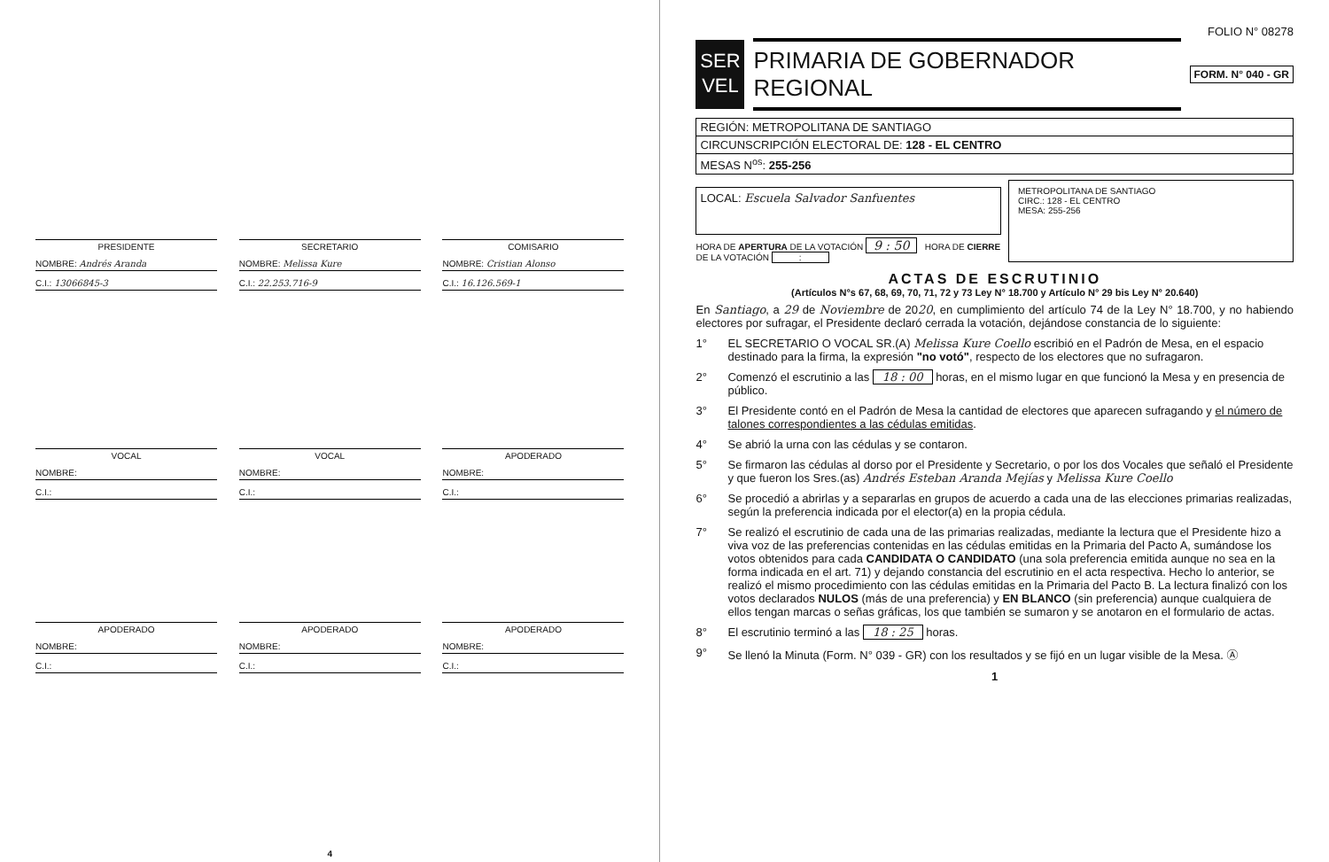PRESIDENTE
NOMBRE: Andrés Aranda
C.I.: 13066845-3
SECRETARIO
NOMBRE: Melissa Kure
C.I.: 22.253.716-9
COMISARIO
NOMBRE: Cristian Alonso
C.I.: 16.126.569-1
VOCAL
NOMBRE:
C.I.:
VOCAL
NOMBRE:
C.I.:
APODERADO
NOMBRE:
C.I.:
APODERADO
NOMBRE:
C.I.:
APODERADO
NOMBRE:
C.I.:
APODERADO
NOMBRE:
C.I.:
4
FOLIO N° 08278
SER
VEL
PRIMARIA DE GOBERNADOR REGIONAL
FORM. N° 040 - GR
REGIÓN: METROPOLITANA DE SANTIAGO
CIRCUNSCRIPCIÓN ELECTORAL DE: 128 - EL CENTRO
MESAS N<sup>os</sup>: 255-256
LOCAL: Escuela Salvador Sanfuentes
HORA DE APERTURA DE LA VOTACIÓN 9 : 50 HORA DE CIERRE DE LA VOTACIÓN :
METROPOLITANA DE SANTIAGO
CIRC.: 128 - EL CENTRO
MESA: 255-256
ACTAS DE ESCRUTINIO
(Artículos N°s 67, 68, 69, 70, 71, 72 y 73 Ley N° 18.700 y Artículo N° 29 bis Ley N° 20.640)
En Santiago, a 29 de Noviembre de 2020, en cumplimiento del artículo 74 de la Ley N° 18.700, y no habiendo electores por sufragar, el Presidente declaró cerrada la votación, dejándose constancia de lo siguiente:
1° EL SECRETARIO O VOCAL SR.(A) Melissa Kure Coello escribió en el Padrón de Mesa, en el espacio destinado para la firma, la expresión "no votó", respecto de los electores que no sufragaron.
2° Comenzó el escrutinio a las 18 : 00 horas, en el mismo lugar en que funcionó la Mesa y en presencia de público.
3° El Presidente contó en el Padrón de Mesa la cantidad de electores que aparecen sufragando y el número de talones correspondientes a las cédulas emitidas.
4° Se abrió la urna con las cédulas y se contaron.
5° Se firmaron las cédulas al dorso por el Presidente y Secretario, o por los dos Vocales que señaló el Presidente y que fueron los Sres.(as) Andrés Esteban Aranda Mejías y Melissa Kure Coello
6° Se procedió a abrirlas y a separarlas en grupos de acuerdo a cada una de las elecciones primarias realizadas, según la preferencia indicada por el elector(a) en la propia cédula.
7° Se realizó el escrutinio de cada una de las primarias realizadas, mediante la lectura que el Presidente hizo a viva voz de las preferencias contenidas en las cédulas emitidas en la Primaria del Pacto A, sumándose los votos obtenidos para cada CANDIDATA O CANDIDATO (una sola preferencia emitida aunque no sea en la forma indicada en el art. 71) y dejando constancia del escrutinio en el acta respectiva. Hecho lo anterior, se realizó el mismo procedimiento con las cédulas emitidas en la Primaria del Pacto B. La lectura finalizó con los votos declarados NULOS (más de una preferencia) y EN BLANCO (sin preferencia) aunque cualquiera de ellos tengan marcas o señas gráficas, los que también se sumaron y se anotaron en el formulario de actas.
8° El escrutinio terminó a las 18 : 25 horas.
9° Se llenó la Minuta (Form. N° 039 - GR) con los resultados y se fijó en un lugar visible de la Mesa. Ⓐ
1